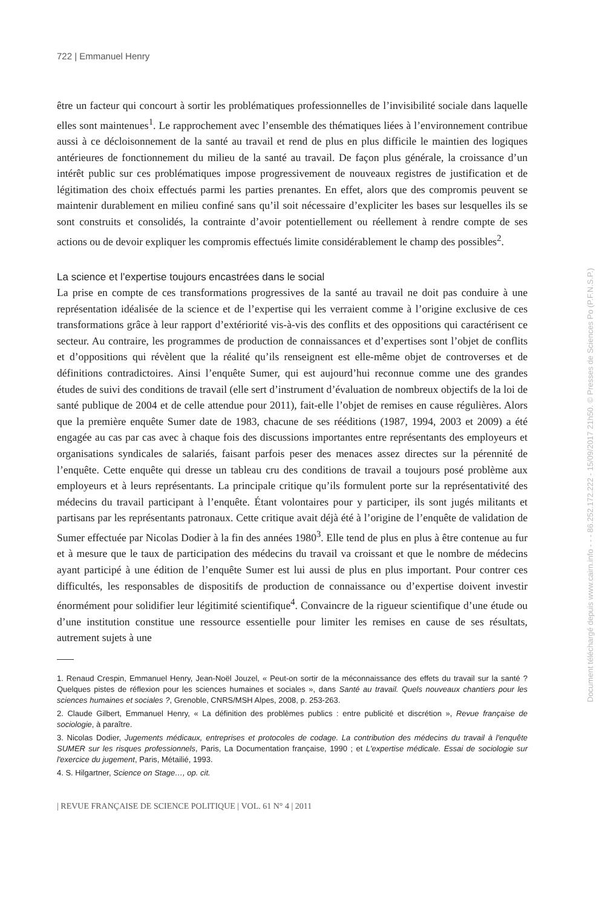722 | Emmanuel Henry
être un facteur qui concourt à sortir les problématiques professionnelles de l’invisibilité sociale dans laquelle elles sont maintenues<sup>1</sup>. Le rapprochement avec l’ensemble des thématiques liées à l’environnement contribue aussi à ce décloisonnement de la santé au travail et rend de plus en plus difficile le maintien des logiques antérieures de fonctionnement du milieu de la santé au travail. De façon plus générale, la croissance d’un intérêt public sur ces problématiques impose progressivement de nouveaux registres de justification et de légitimation des choix effectués parmi les parties prenantes. En effet, alors que des compromis peuvent se maintenir durablement en milieu confiné sans qu’il soit nécessaire d’expliciter les bases sur lesquelles ils se sont construits et consolidés, la contrainte d’avoir potentiellement ou réellement à rendre compte de ses actions ou de devoir expliquer les compromis effectués limite considérablement le champ des possibles<sup>2</sup>.
La science et l’expertise toujours encastrées dans le social
La prise en compte de ces transformations progressives de la santé au travail ne doit pas conduire à une représentation idéalisée de la science et de l’expertise qui les verraient comme à l’origine exclusive de ces transformations grâce à leur rapport d’extériorité vis-à-vis des conflits et des oppositions qui caractérisent ce secteur. Au contraire, les programmes de production de connaissances et d’expertises sont l’objet de conflits et d’oppositions qui révèlent que la réalité qu’ils renseignent est elle-même objet de controverses et de définitions contradictoires. Ainsi l’enquête Sumer, qui est aujourd’hui reconnue comme une des grandes études de suivi des conditions de travail (elle sert d’instrument d’évaluation de nombreux objectifs de la loi de santé publique de 2004 et de celle attendue pour 2011), fait-elle l’objet de remises en cause régulières. Alors que la première enquête Sumer date de 1983, chacune de ses rééditions (1987, 1994, 2003 et 2009) a été engagée au cas par cas avec à chaque fois des discussions importantes entre représentants des employeurs et organisations syndicales de salariés, faisant parfois peser des menaces assez directes sur la pérennité de l’enquête. Cette enquête qui dresse un tableau cru des conditions de travail a toujours posé problème aux employeurs et à leurs représentants. La principale critique qu’ils formulent porte sur la représentativité des médecins du travail participant à l’enquête. Étant volontaires pour y participer, ils sont jugés militants et partisans par les représentants patronaux. Cette critique avait déjà été à l’origine de l’enquête de validation de Sumer effectuée par Nicolas Dodier à la fin des années 1980<sup>3</sup>. Elle tend de plus en plus à être contenue au fur et à mesure que le taux de participation des médecins du travail va croissant et que le nombre de médecins ayant participé à une édition de l’enquête Sumer est lui aussi de plus en plus important. Pour contrer ces difficultés, les responsables de dispositifs de production de connaissance ou d’expertise doivent investir énormément pour solidifier leur légitimité scientifique<sup>4</sup>. Convaincre de la rigueur scientifique d’une étude ou d’une institution constitue une ressource essentielle pour limiter les remises en cause de ses résultats, autrement sujets à une
1. Renaud Crespin, Emmanuel Henry, Jean-Noël Jouzel, « Peut-on sortir de la méconnaissance des effets du travail sur la santé ? Quelques pistes de réflexion pour les sciences humaines et sociales », dans Santé au travail. Quels nouveaux chantiers pour les sciences humaines et sociales ?, Grenoble, CNRS/MSH Alpes, 2008, p. 253-263.
2. Claude Gilbert, Emmanuel Henry, « La définition des problèmes publics : entre publicité et discrétion », Revue française de sociologie, à paraître.
3. Nicolas Dodier, Jugements médicaux, entreprises et protocoles de codage. La contribution des médecins du travail à l'enquête SUMER sur les risques professionnels, Paris, La Documentation française, 1990 ; et L'expertise médicale. Essai de sociologie sur l'exercice du jugement, Paris, Métailié, 1993.
4. S. Hilgartner, Science on Stage…, op. cit.
| REVUE FRANÇAISE DE SCIENCE POLITIQUE | VOL. 61 N° 4 | 2011
Document téléchargé depuis www.cairn.info - - - 86.252.172.222 - 15/09/2017 21h50. © Presses de Sciences Po (P.F.N.S.P.)